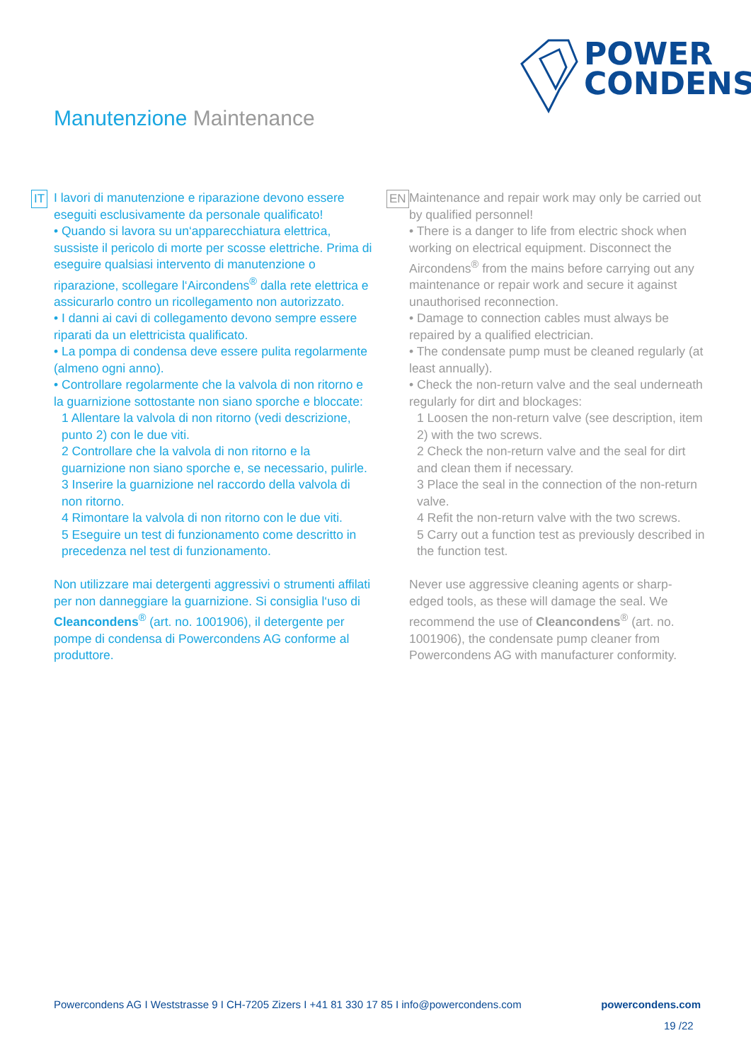POWER
CONDENS
Manutenzione Maintenance
IT
I lavori di manutenzione e riparazione devono essere eseguiti esclusivamente da personale qualificato!
• Quando si lavora su un‘apparecchiatura elettrica, sussiste il pericolo di morte per scosse elettriche. Prima di eseguire qualsiasi intervento di manutenzione o riparazione, scollegare l‘Aircondens<sup>®</sup> dalla rete elettrica e assicurarlo contro un ricollegamento non autorizzato.
• I danni ai cavi di collegamento devono sempre essere riparati da un elettricista qualificato.
• La pompa di condensa deve essere pulita regolarmente (almeno ogni anno).
• Controllare regolarmente che la valvola di non ritorno e la guarnizione sottostante non siano sporche e bloccate:
1 Allentare la valvola di non ritorno (vedi descrizione, punto 2) con le due viti.
2 Controllare che la valvola di non ritorno e la guarnizione non siano sporche e, se necessario, pulirle.
3 Inserire la guarnizione nel raccordo della valvola di non ritorno.
4 Rimontare la valvola di non ritorno con le due viti.
5 Eseguire un test di funzionamento come descritto in precedenza nel test di funzionamento.
Non utilizzare mai detergenti aggressivi o strumenti affilati per non danneggiare la guarnizione. Si consiglia l‘uso di Cleancondens<sup>®</sup> (art. no. 1001906), il detergente per pompe di condensa di Powercondens AG conforme al produttore.
EN
Maintenance and repair work may only be carried out by qualified personnel!
• There is a danger to life from electric shock when working on electrical equipment. Disconnect the Aircondens<sup>®</sup> from the mains before carrying out any maintenance or repair work and secure it against unauthorised reconnection.
• Damage to connection cables must always be repaired by a qualified electrician.
• The condensate pump must be cleaned regularly (at least annually).
• Check the non-return valve and the seal underneath regularly for dirt and blockages:
1 Loosen the non-return valve (see description, item 2) with the two screws.
2 Check the non-return valve and the seal for dirt and clean them if necessary.
3 Place the seal in the connection of the non-return valve.
4 Refit the non-return valve with the two screws.
5 Carry out a function test as previously described in the function test.
Never use aggressive cleaning agents or sharp-edged tools, as these will damage the seal. We recommend the use of Cleancondens<sup>®</sup> (art. no. 1001906), the condensate pump cleaner from Powercondens AG with manufacturer conformity.
Powercondens AG I Weststrasse 9 I CH-7205 Zizers I +41 81 330 17 85 I info@powercondens.com powercondens.com
19 /22